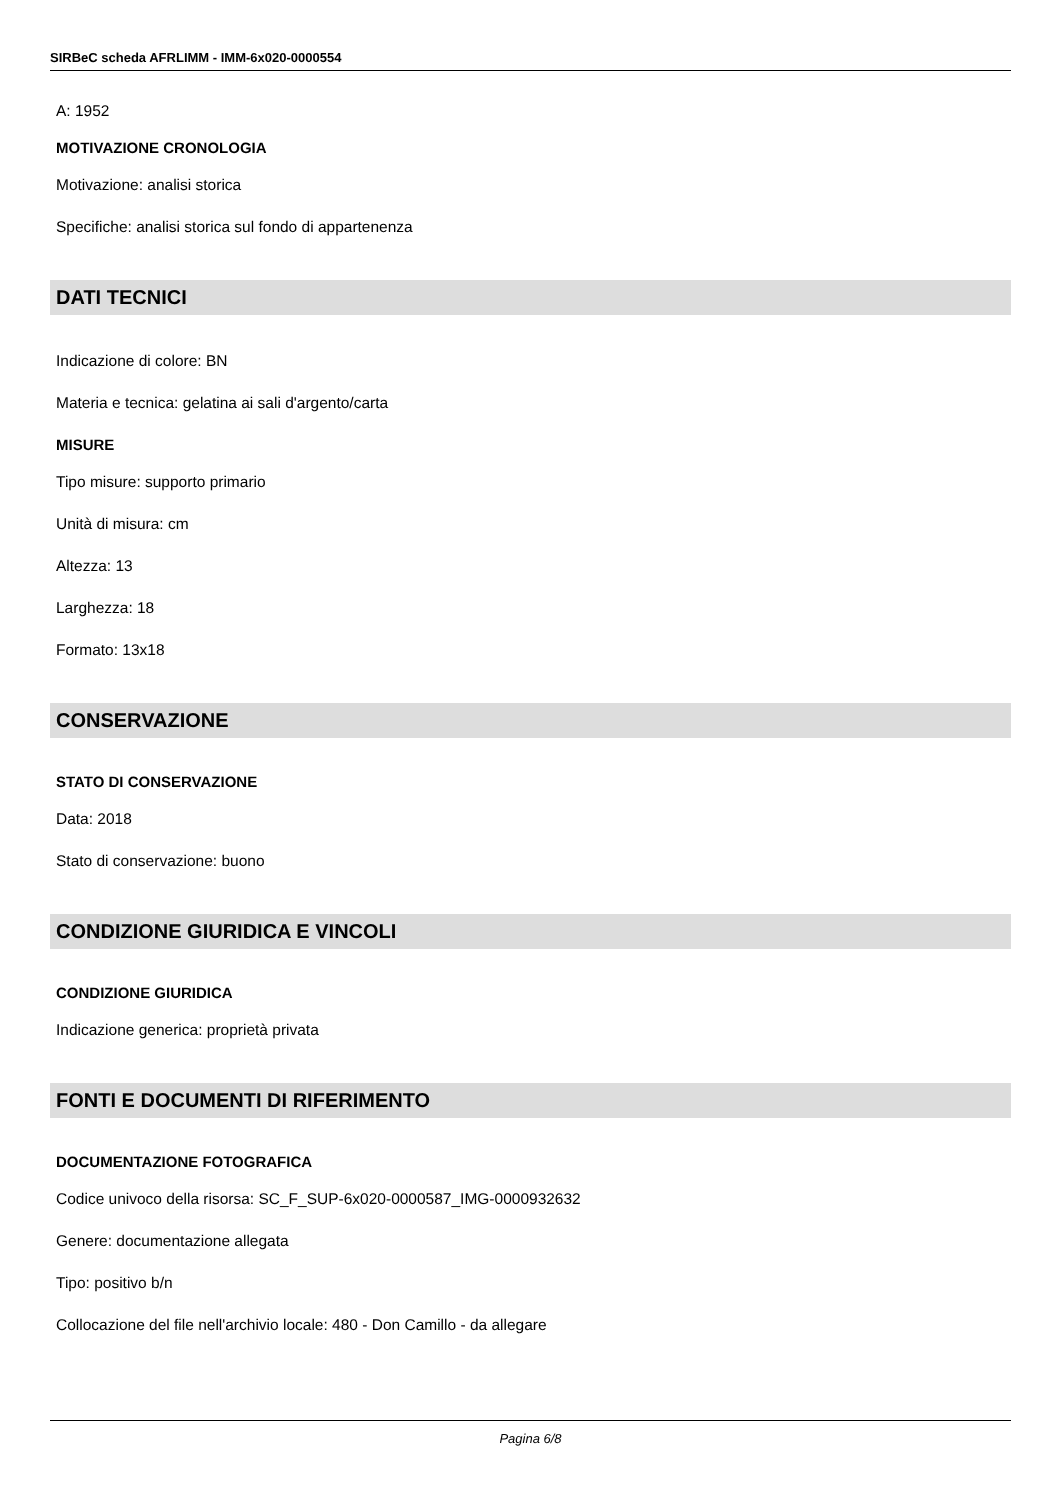SIRBeC scheda AFRLIMM - IMM-6x020-0000554
A: 1952
MOTIVAZIONE CRONOLOGIA
Motivazione: analisi storica
Specifiche: analisi storica sul fondo di appartenenza
DATI TECNICI
Indicazione di colore: BN
Materia e tecnica: gelatina ai sali d'argento/carta
MISURE
Tipo misure: supporto primario
Unità di misura: cm
Altezza: 13
Larghezza: 18
Formato: 13x18
CONSERVAZIONE
STATO DI CONSERVAZIONE
Data: 2018
Stato di conservazione: buono
CONDIZIONE GIURIDICA E VINCOLI
CONDIZIONE GIURIDICA
Indicazione generica: proprietà privata
FONTI E DOCUMENTI DI RIFERIMENTO
DOCUMENTAZIONE FOTOGRAFICA
Codice univoco della risorsa: SC_F_SUP-6x020-0000587_IMG-0000932632
Genere: documentazione allegata
Tipo: positivo b/n
Collocazione del file nell'archivio locale: 480 - Don Camillo - da allegare
Pagina 6/8